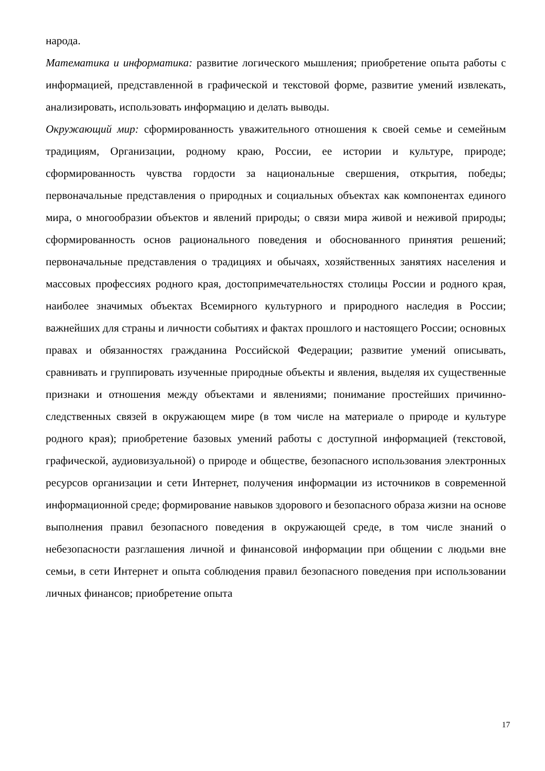народа.
Математика и информатика: развитие логического мышления; приобретение опыта работы с информацией, представленной в графической и текстовой форме, развитие умений извлекать, анализировать, использовать информацию и делать выводы.
Окружающий мир: сформированность уважительного отношения к своей семье и семейным традициям, Организации, родному краю, России, ее истории и культуре, природе; сформированность чувства гордости за национальные свершения, открытия, победы; первоначальные представления о природных и социальных объектах как компонентах единого мира, о многообразии объектов и явлений природы; о связи мира живой и неживой природы; сформированность основ рационального поведения и обоснованного принятия решений; первоначальные представления о традициях и обычаях, хозяйственных занятиях населения и массовых профессиях родного края, достопримечательностях столицы России и родного края, наиболее значимых объектах Всемирного культурного и природного наследия в России; важнейших для страны и личности событиях и фактах прошлого и настоящего России; основных правах и обязанностях гражданина Российской Федерации; развитие умений описывать, сравнивать и группировать изученные природные объекты и явления, выделяя их существенные признаки и отношения между объектами и явлениями; понимание простейших причинно-следственных связей в окружающем мире (в том числе на материале о природе и культуре родного края); приобретение базовых умений работы с доступной информацией (текстовой, графической, аудиовизуальной) о природе и обществе, безопасного использования электронных ресурсов организации и сети Интернет, получения информации из источников в современной информационной среде; формирование навыков здорового и безопасного образа жизни на основе выполнения правил безопасного поведения в окружающей среде, в том числе знаний о небезопасности разглашения личной и финансовой информации при общении с людьми вне семьи, в сети Интернет и опыта соблюдения правил безопасного поведения при использовании личных финансов; приобретение опыта
17